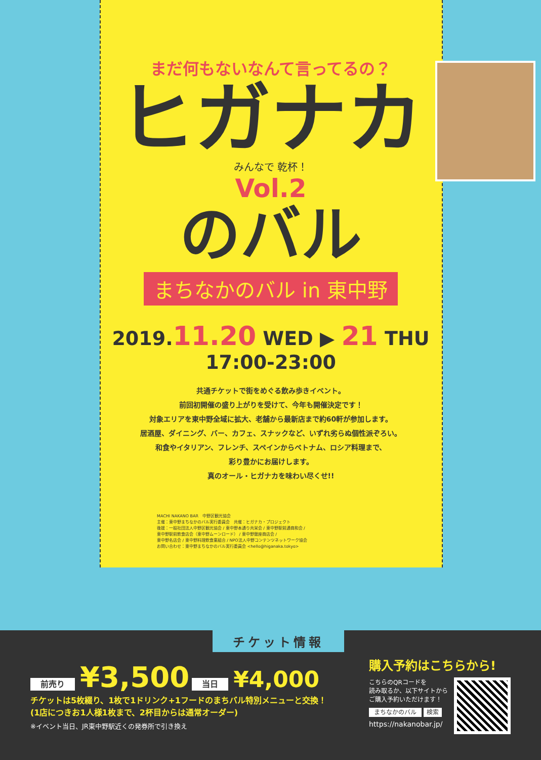まだ何もないなんて言ってるの？
ヒガナカ
みんなで 乾杯！
Vol.2
のバル
まちなかのバル in 東中野
2019.11.20 WED ▶ 21 THU 17:00-23:00
共通チケットで街をめぐる飲み歩きイベント。
前回初開催の盛り上がりを受けて、今年も開催決定です！
対象エリアを東中野全域に拡大、老舗から最新店まで約60軒が参加します。
居酒屋、ダイニング、バー、カフェ、スナックなど、いずれ劣らぬ個性派ぞろい。
和食やイタリアン、フレンチ、スペインからベトナム、ロシア料理まで、
彩り豊かにお届けします。
真のオール・ヒガナカを味わい尽くせ!!
MACHI NAKANO BAR　中野区観光協会
主催：東中野まちなかのバル実行委員会　共催：ヒガナカ・プロジェクト
後援：一般社団法人中野区観光協会 / 東中野本通り共栄会 / 東中野駅前通商和会 /
東中野駅前飲食店会（東中野ムーンロード） / 東中野銀座商店会 /
東中野名店会 / 東中野料理飲食業組合 / NPO法人中野コンテンツネットワーク協会
お問い合わせ：東中野まちなかのバル実行委員会 <hello@higanaka.tokyo>
チケット情報
前売り ¥3,500 当日 ¥4,000
チケットは5枚綴り、1枚で1ドリンク+1フードのまちバル特別メニューと交換！
(1店につきお1人様1枚まで、2杯目からは通常オーダー)
※イベント当日、JR東中野駅近くの発券所で引き換え
購入予約はこちらから!
こちらのQRコードを
読み取るか、以下サイトから
ご購入予約いただけます！
まちなかのバル 検索
https://nakanobar.jp/